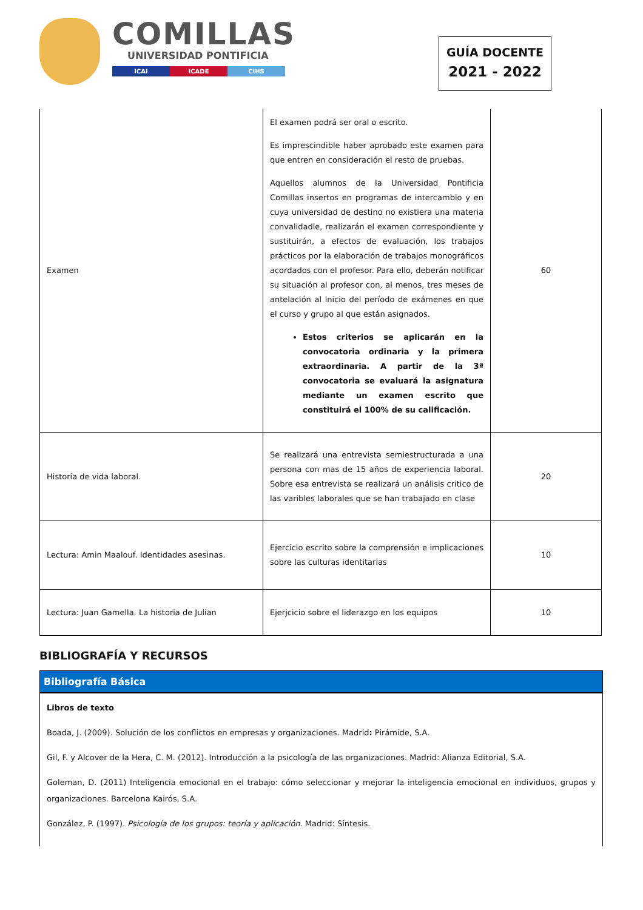COMILLAS
UNIVERSIDAD PONTIFICIA
ICAI ICADE CIHS
GUÍA DOCENTE
2021 - 2022
| Examen | El examen podrá ser oral o escrito. Es imprescindible haber aprobado este examen para que entren en consideración el resto de pruebas. Aquellos alumnos de la Universidad Pontificia Comillas insertos en programas de intercambio y en cuya universidad de destino no existiera una materia convalidadle, realizarán el examen correspondiente y sustituirán, a efectos de evaluación, los trabajos prácticos por la elaboración de trabajos monográficos acordados con el profesor. Para ello, deberán notificar su situación al profesor con, al menos, tres meses de antelación al inicio del período de exámenes en que el curso y grupo al que están asignados. Estos criterios se aplicarán en la convocatoria ordinaria y la primera extraordinaria. A partir de la 3ª convocatoria se evaluará la asignatura mediante un examen escrito que constituirá el 100% de su calificación. | 60 |
| Historia de vida laboral. | Se realizará una entrevista semiestructurada a una persona con mas de 15 años de experiencia laboral. Sobre esa entrevista se realizará un análisis critico de las varibles laborales que se han trabajado en clase | 20 |
| Lectura: Amin Maalouf. Identidades asesinas. | Ejercicio escrito sobre la comprensión e implicaciones sobre las culturas identitarias | 10 |
| Lectura: Juan Gamella. La historia de Julian | Ejerjcicio sobre el liderazgo en los equipos | 10 |
BIBLIOGRAFÍA Y RECURSOS
Bibliografía Básica
Libros de texto
Boada, J. (2009). Solución de los conflictos en empresas y organizaciones. Madrid: Pirámide, S.A.
Gil, F. y Alcover de la Hera, C. M. (2012). Introducción a la psicología de las organizaciones. Madrid: Alianza Editorial, S.A.
Goleman, D. (2011) Inteligencia emocional en el trabajo: cómo seleccionar y mejorar la inteligencia emocional en individuos, grupos y organizaciones. Barcelona Kairós, S.A.
González, P. (1997). Psicología de los grupos: teoría y aplicación. Madrid: Síntesis.